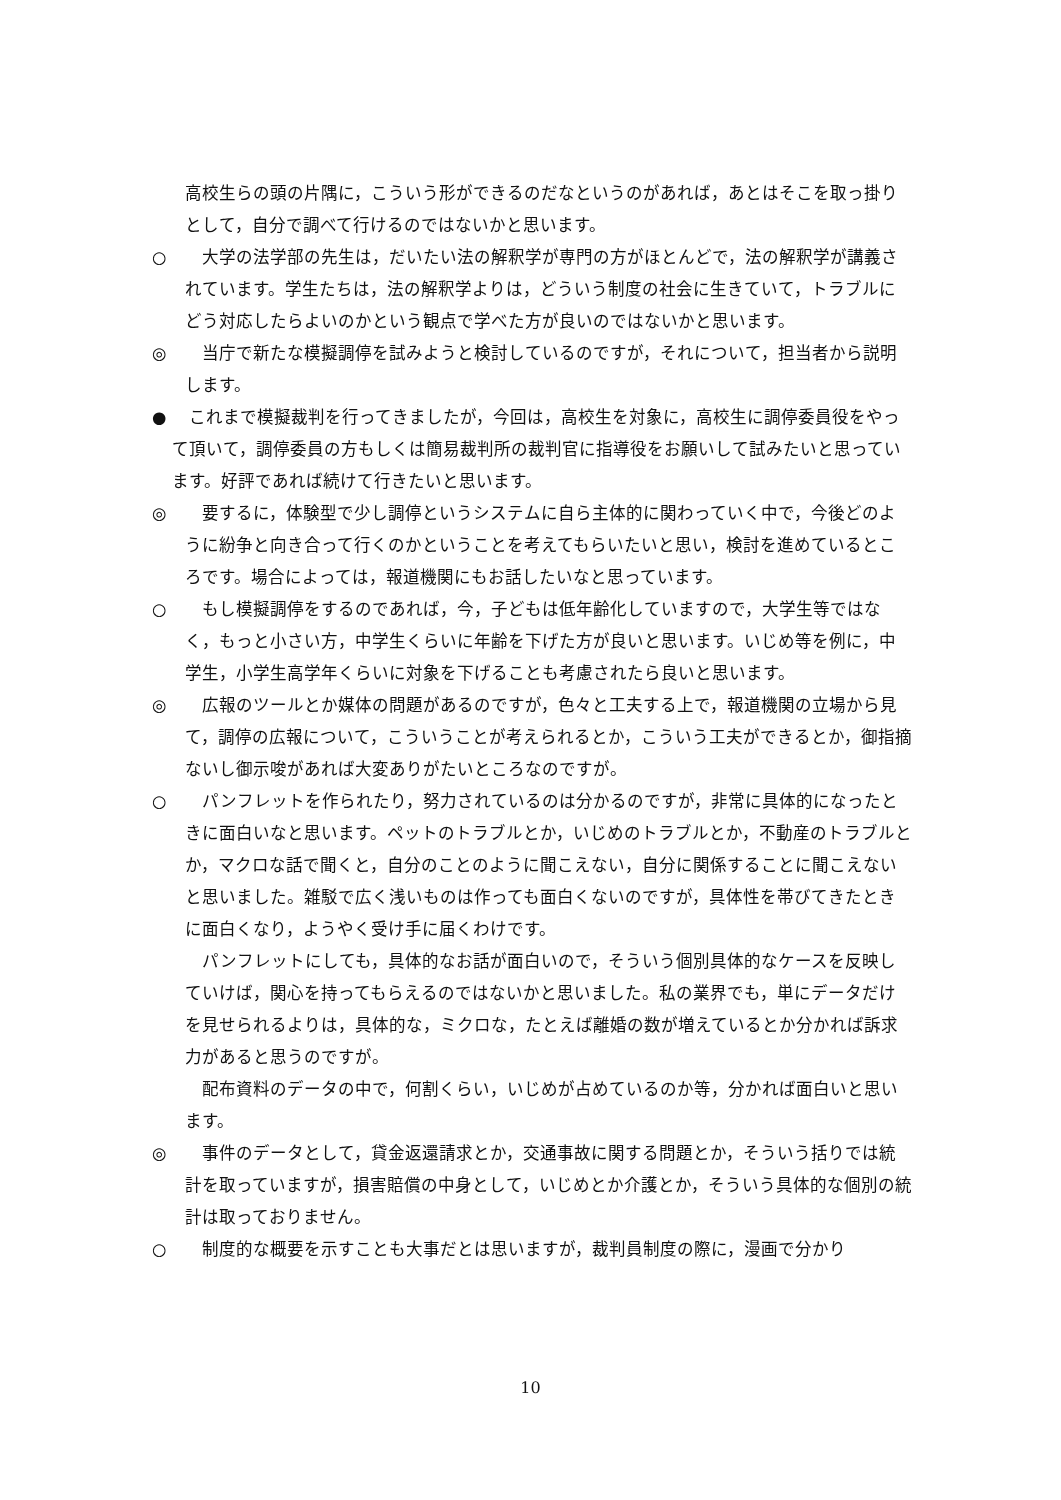高校生らの頭の片隅に，こういう形ができるのだなというのがあれば，あとはそこを取っ掛りとして，自分で調べて行けるのではないかと思います。
○ 大学の法学部の先生は，だいたい法の解釈学が専門の方がほとんどで，法の解釈学が講義されています。学生たちは，法の解釈学よりは，どういう制度の社会に生きていて，トラブルにどう対応したらよいのかという観点で学べた方が良いのではないかと思います。
◎ 当庁で新たな模擬調停を試みようと検討しているのですが，それについて，担当者から説明します。
● これまで模擬裁判を行ってきましたが，今回は，高校生を対象に，高校生に調停委員役をやって頂いて，調停委員の方もしくは簡易裁判所の裁判官に指導役をお願いして試みたいと思っています。好評であれば続けて行きたいと思います。
◎ 要するに，体験型で少し調停というシステムに自ら主体的に関わっていく中で，今後どのように紛争と向き合って行くのかということを考えてもらいたいと思い，検討を進めているところです。場合によっては，報道機関にもお話したいなと思っています。
○ もし模擬調停をするのであれば，今，子どもは低年齢化していますので，大学生等ではなく，もっと小さい方，中学生くらいに年齢を下げた方が良いと思います。いじめ等を例に，中学生，小学生高学年くらいに対象を下げることも考慮されたら良いと思います。
◎ 広報のツールとか媒体の問題があるのですが，色々と工夫する上で，報道機関の立場から見て，調停の広報について，こういうことが考えられるとか，こういう工夫ができるとか，御指摘ないし御示唆があれば大変ありがたいところなのですが。
○ パンフレットを作られたり，努力されているのは分かるのですが，非常に具体的になったときに面白いなと思います。ペットのトラブルとか，いじめのトラブルとか，不動産のトラブルとか，マクロな話で聞くと，自分のことのように聞こえない，自分に関係することに聞こえないと思いました。雑駁で広く浅いものは作っても面白くないのですが，具体性を帯びてきたときに面白くなり，ようやく受け手に届くわけです。
パンフレットにしても，具体的なお話が面白いので，そういう個別具体的なケースを反映していけば，関心を持ってもらえるのではないかと思いました。私の業界でも，単にデータだけを見せられるよりは，具体的な，ミクロな，たとえば離婚の数が増えているとか分かれば訴求力があると思うのですが。
配布資料のデータの中で，何割くらい，いじめが占めているのか等，分かれば面白いと思います。
◎ 事件のデータとして，貸金返還請求とか，交通事故に関する問題とか，そういう括りでは統計を取っていますが，損害賠償の中身として，いじめとか介護とか，そういう具体的な個別の統計は取っておりません。
○ 制度的な概要を示すことも大事だとは思いますが，裁判員制度の際に，漫画で分かり
10